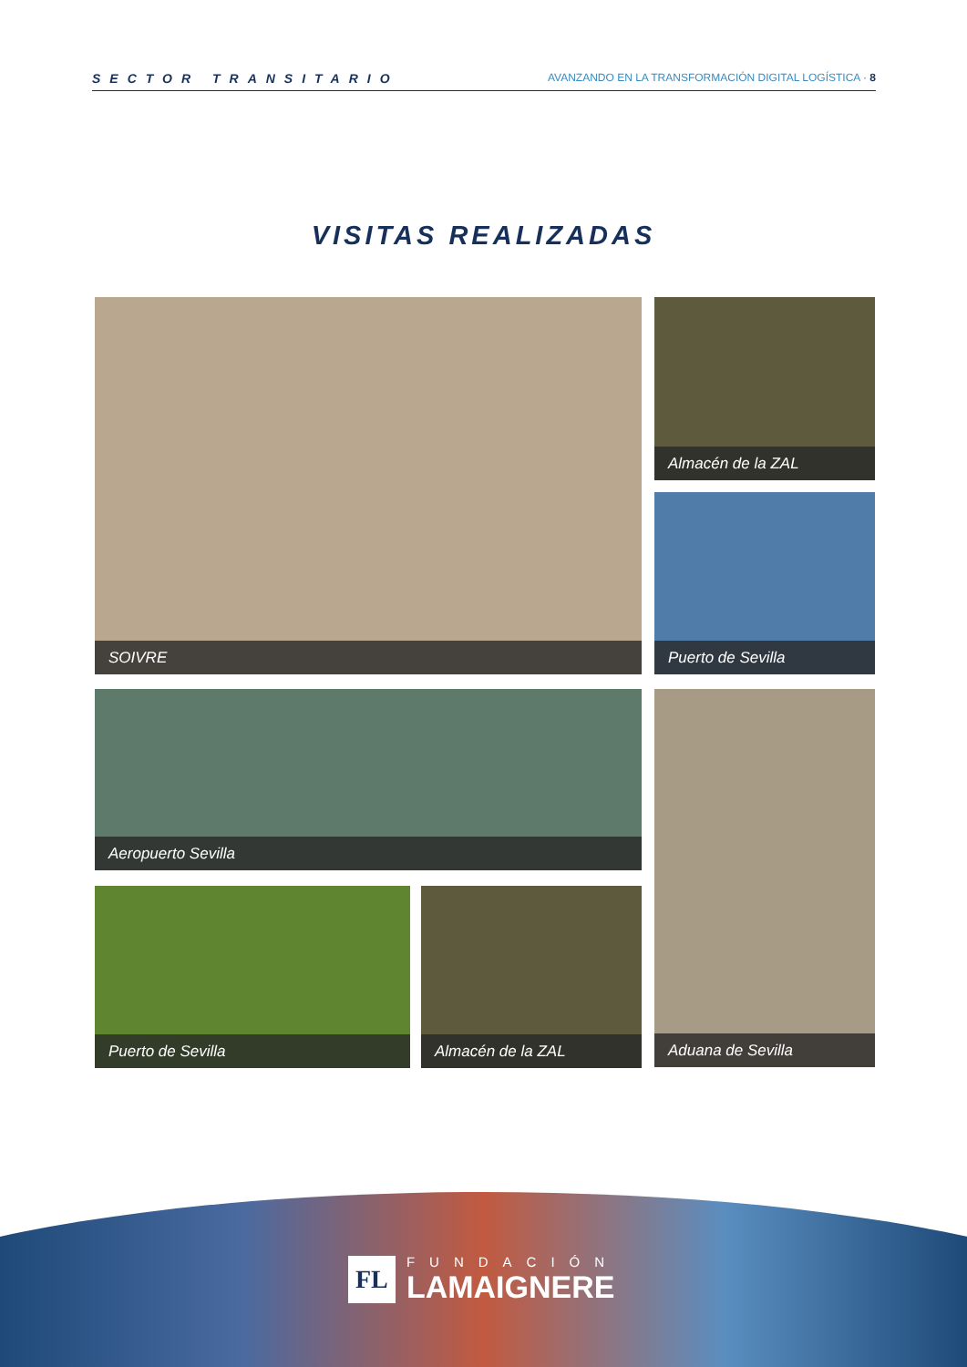SECTOR TRANSITARIO
AVANZANDO EN LA TRANSFORMACIÓN DIGITAL LOGÍSTICA · 8
VISITAS REALIZADAS
SOIVRE Almacén de la ZAL
Puerto de Sevilla
Aeropuerto Sevilla Aduana de Sevilla
Puerto de Sevilla Almacén de la ZAL
FL
FUNDACIÓN
LAMAIGNERE